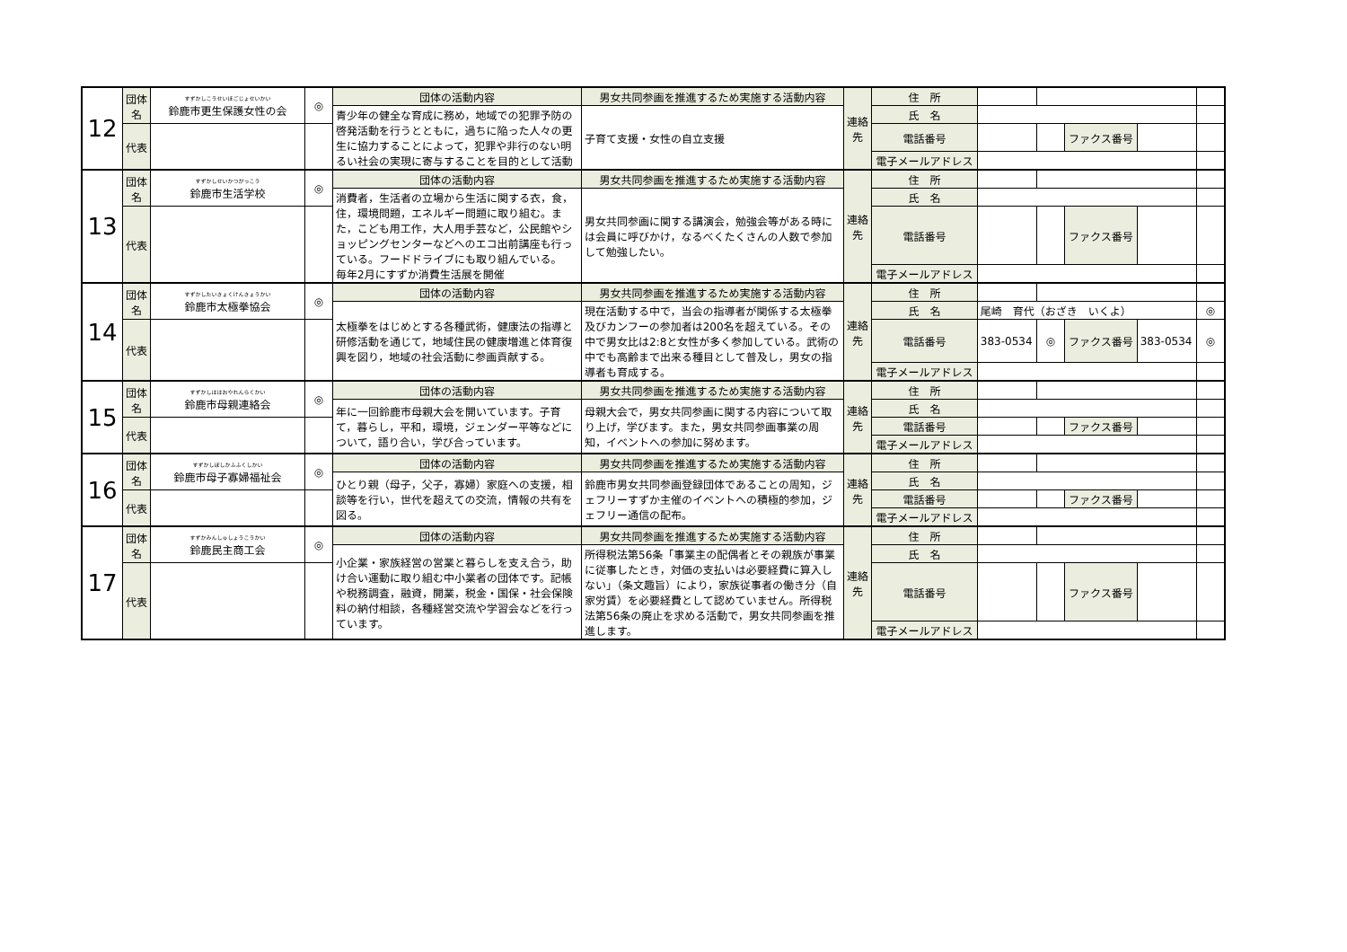| 12 | 団体名 | すずかしこうせいほごじょせいかい 鈴鹿市更生保護女性の会 | ◎ | 団体の活動内容 | 男女共同参画を推進するため実施する活動内容 | 連絡先 | 住 所 | | | | | |
| | | | | 青少年の健全な育成に務め，地域での犯罪予防の啓発活動を行うとともに，過ちに陥った人々の更生に協力することによって，犯罪や非行のない明るい社会の実現に寄与することを目的として活動 | 子育て支援・女性の自立支援 | | 氏 名 | | | | | |
| | 代表 | | | | | | 電話番号 | | | ファクス番号 | | |
| | | | | | | | 電子メールアドレス | | | | | |
| 13 | 団体名 | すずかしせいかつがっこう 鈴鹿市生活学校 | ◎ | 団体の活動内容 | 男女共同参画を推進するため実施する活動内容 | 連絡先 | 住 所 | | | | | |
| | | | | 消費者，生活者の立場から生活に関する衣，食，住，環境問題，エネルギー問題に取り組む。また，こども用工作，大人用手芸など，公民館やショッピングセンターなどへのエコ出前講座も行っている。フードドライブにも取り組んでいる。 毎年2月にすずか消費生活展を開催 | 男女共同参画に関する講演会，勉強会等がある時には会員に呼びかけ，なるべくたくさんの人数で参加して勉強したい。 | | 氏 名 | | | | | |
| | 代表 | | | | | | 電話番号 | | | ファクス番号 | | |
| | | | | | | | 電子メールアドレス | | | | | |
| 14 | 団体名 | すずかしたいきょくけんきょうかい 鈴鹿市太極拳協会 | ◎ | 団体の活動内容 | 男女共同参画を推進するため実施する活動内容 | 連絡先 | 住 所 | | | | | |
| | | | | 太極拳をはじめとする各種武術，健康法の指導と研修活動を通じて，地域住民の健康増進と体育復興を図り，地域の社会活動に参画貢献する。 | 現在活動する中で，当会の指導者が関係する太極拳及びカンフーの参加者は200名を超えている。その中で男女比は2:8と女性が多く参加している。武術の中でも高齢まで出来る種目として普及し，男女の指導者も育成する。 | | 氏 名 | 尾崎 育代（おざき いくよ） | | | | ◎ |
| | 代表 | | | | | | 電話番号 | 383-0534 | ◎ | ファクス番号 | 383-0534 | ◎ |
| | | | | | | | 電子メールアドレス | | | | | |
| 15 | 団体名 | すずかしははおやれんらくかい 鈴鹿市母親連絡会 | ◎ | 団体の活動内容 | 男女共同参画を推進するため実施する活動内容 | 連絡先 | 住 所 | | | | | |
| | | | | 年に一回鈴鹿市母親大会を開いています。子育て，暮らし，平和，環境，ジェンダー平等などについて，語り合い，学び合っています。 | 母親大会で，男女共同参画に関する内容について取り上げ，学びます。また，男女共同参画事業の周知，イベントへの参加に努めます。 | | 氏 名 | | | | | |
| | 代表 | | | | | | 電話番号 | | | ファクス番号 | | |
| | | | | | | | 電子メールアドレス | | | | | |
| 16 | 団体名 | すずかしぼしかふふくしかい 鈴鹿市母子寡婦福祉会 | ◎ | 団体の活動内容 | 男女共同参画を推進するため実施する活動内容 | 連絡先 | 住 所 | | | | | |
| | | | | ひとり親（母子，父子，寡婦）家庭への支援，相談等を行い，世代を超えての交流，情報の共有を図る。 | 鈴鹿市男女共同参画登録団体であることの周知，ジェフリーすずか主催のイベントへの積極的参加，ジェフリー通信の配布。 | | 氏 名 | | | | | |
| | 代表 | | | | | | 電話番号 | | | ファクス番号 | | |
| | | | | | | | 電子メールアドレス | | | | | |
| 17 | 団体名 | すずかみんしゅしょうこうかい 鈴鹿民主商工会 | ◎ | 団体の活動内容 | 男女共同参画を推進するため実施する活動内容 | 連絡先 | 住 所 | | | | | |
| | | | | 小企業・家族経営の営業と暮らしを支え合う，助け合い運動に取り組む中小業者の団体です。記帳や税務調査，融資，開業，税金・国保・社会保険料の納付相談，各種経営交流や学習会などを行っています。 | 所得税法第56条「事業主の配偶者とその親族が事業に従事したとき，対価の支払いは必要経費に算入しない」（条文趣旨）により，家族従事者の働き分（自家労賃）を必要経費として認めていません。所得税法第56条の廃止を求める活動で，男女共同参画を推進します。 | | 氏 名 | | | | | |
| | 代表 | | | | | | 電話番号 | | | ファクス番号 | | |
| | | | | | | | 電子メールアドレス | | | | | |